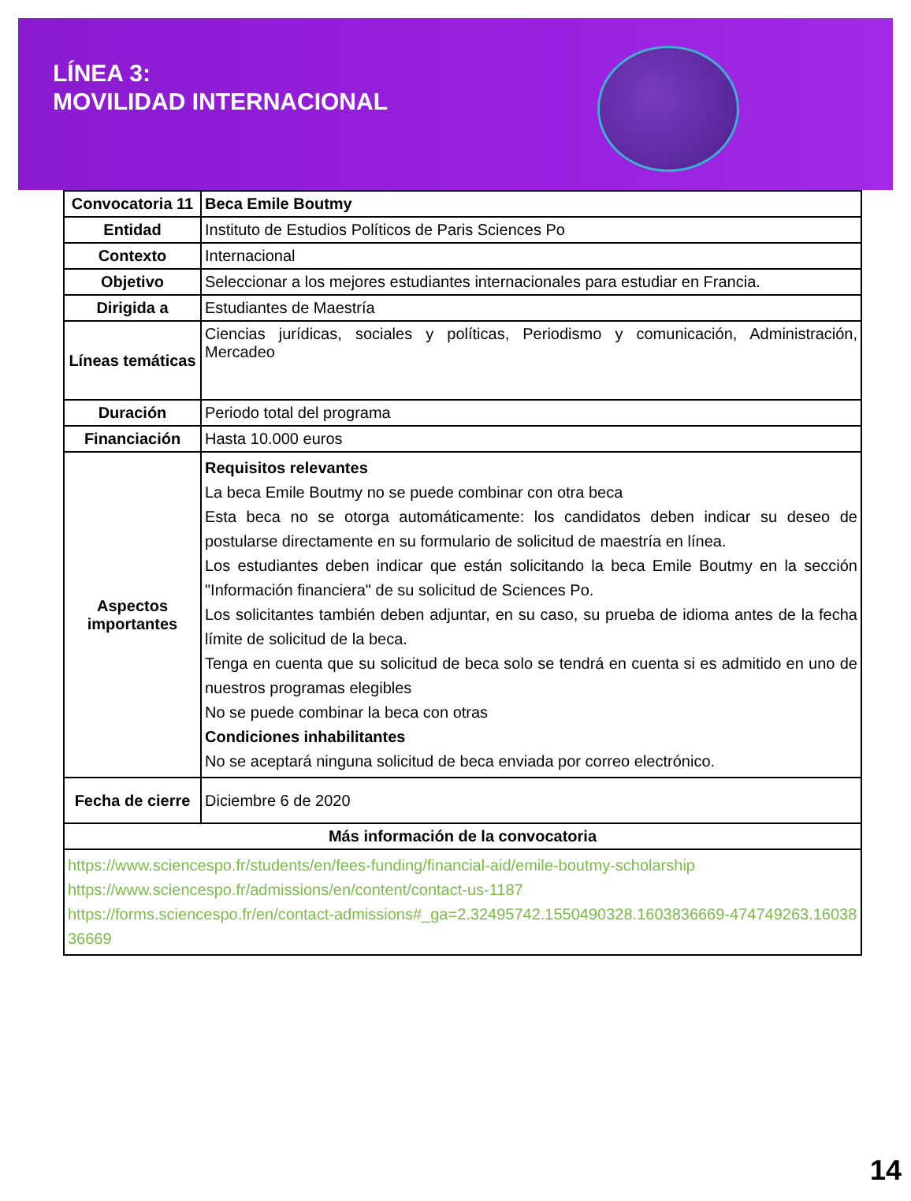LÍNEA 3:
MOVILIDAD INTERNACIONAL
| Convocatoria 11 | Beca Emile Boutmy |
| Entidad | Instituto de Estudios Políticos de Paris Sciences Po |
| Contexto | Internacional |
| Objetivo | Seleccionar a los mejores estudiantes internacionales para estudiar en Francia. |
| Dirigida a | Estudiantes de Maestría |
| Líneas temáticas | Ciencias jurídicas, sociales y políticas, Periodismo y comunicación, Administración, Mercadeo |
| Duración | Periodo total del programa |
| Financiación | Hasta 10.000 euros |
| Aspectos importantes | Requisitos relevantes La beca Emile Boutmy no se puede combinar con otra beca Esta beca no se otorga automáticamente: los candidatos deben indicar su deseo de postularse directamente en su formulario de solicitud de maestría en línea. Los estudiantes deben indicar que están solicitando la beca Emile Boutmy en la sección "Información financiera" de su solicitud de Sciences Po. Los solicitantes también deben adjuntar, en su caso, su prueba de idioma antes de la fecha límite de solicitud de la beca. Tenga en cuenta que su solicitud de beca solo se tendrá en cuenta si es admitido en uno de nuestros programas elegibles No se puede combinar la beca con otras Condiciones inhabilitantes No se aceptará ninguna solicitud de beca enviada por correo electrónico. |
| Fecha de cierre | Diciembre 6 de 2020 |
| Más información de la convocatoria | |
| https://www.sciencespo.fr/students/en/fees-funding/financial-aid/emile-boutmy-scholarship https://www.sciencespo.fr/admissions/en/content/contact-us-1187 https://forms.sciencespo.fr/en/contact-admissions#_ga=2.32495742.1550490328.1603836669-474749263.1603836669 | |
14